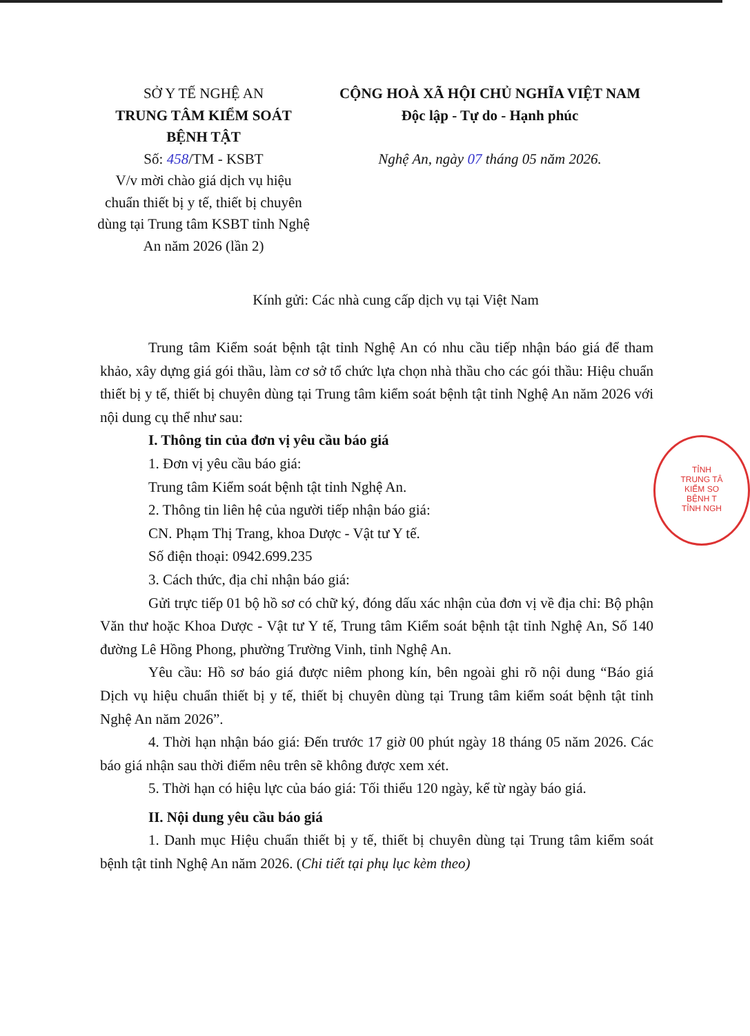SỞ Y TẾ NGHỆ AN
TRUNG TÂM KIỂM SOÁT
BỆNH TẬT
Số: 458/TM - KSBT
V/v mời chào giá dịch vụ hiệu chuẩn thiết bị y tế, thiết bị chuyên dùng tại Trung tâm KSBT tỉnh Nghệ An năm 2026 (lần 2)
CỘNG HOÀ XÃ HỘI CHỦ NGHĨA VIỆT NAM
Độc lập - Tự do - Hạnh phúc
Nghệ An, ngày 07 tháng 05 năm 2026.
Kính gửi: Các nhà cung cấp dịch vụ tại Việt Nam
Trung tâm Kiểm soát bệnh tật tỉnh Nghệ An có nhu cầu tiếp nhận báo giá để tham khảo, xây dựng giá gói thầu, làm cơ sở tổ chức lựa chọn nhà thầu cho các gói thầu: Hiệu chuẩn thiết bị y tế, thiết bị chuyên dùng tại Trung tâm kiểm soát bệnh tật tỉnh Nghệ An năm 2026 với nội dung cụ thể như sau:
I. Thông tin của đơn vị yêu cầu báo giá
1. Đơn vị yêu cầu báo giá:
Trung tâm Kiểm soát bệnh tật tỉnh Nghệ An.
2. Thông tin liên hệ của người tiếp nhận báo giá:
CN. Phạm Thị Trang, khoa Dược - Vật tư Y tế.
Số điện thoại: 0942.699.235
3. Cách thức, địa chỉ nhận báo giá:
Gửi trực tiếp 01 bộ hồ sơ có chữ ký, đóng dấu xác nhận của đơn vị về địa chỉ: Bộ phận Văn thư hoặc Khoa Dược - Vật tư Y tế, Trung tâm Kiểm soát bệnh tật tỉnh Nghệ An, Số 140 đường Lê Hồng Phong, phường Trường Vinh, tỉnh Nghệ An.
Yêu cầu: Hồ sơ báo giá được niêm phong kín, bên ngoài ghi rõ nội dung “Báo giá Dịch vụ hiệu chuẩn thiết bị y tế, thiết bị chuyên dùng tại Trung tâm kiểm soát bệnh tật tỉnh Nghệ An năm 2026”.
4. Thời hạn nhận báo giá: Đến trước 17 giờ 00 phút ngày 18 tháng 05 năm 2026. Các báo giá nhận sau thời điểm nêu trên sẽ không được xem xét.
5. Thời hạn có hiệu lực của báo giá: Tối thiểu 120 ngày, kể từ ngày báo giá.
II. Nội dung yêu cầu báo giá
1. Danh mục Hiệu chuẩn thiết bị y tế, thiết bị chuyên dùng tại Trung tâm kiểm soát bệnh tật tỉnh Nghệ An năm 2026. (Chi tiết tại phụ lục kèm theo)
TỈNH
TRUNG TÂ
KIỂM SO
BỆNH T
TỈNH NGH